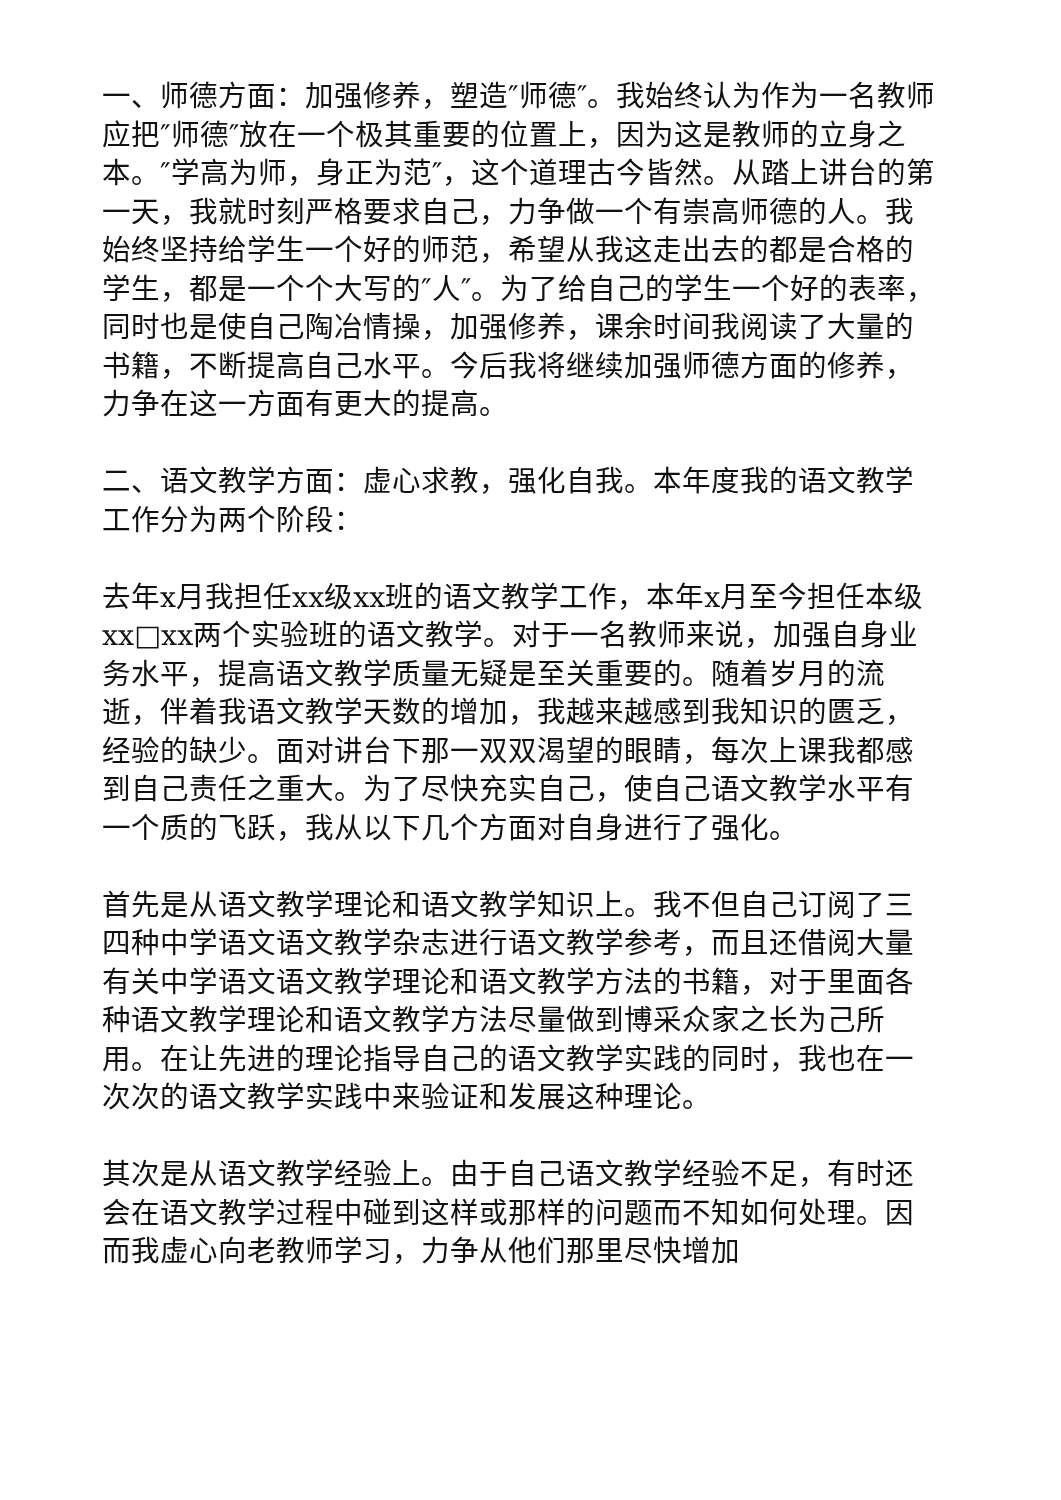一、师德方面：加强修养，塑造″师德″。我始终认为作为一名教师应把″师德″放在一个极其重要的位置上，因为这是教师的立身之本。″学高为师，身正为范″，这个道理古今皆然。从踏上讲台的第一天，我就时刻严格要求自己，力争做一个有崇高师德的人。我始终坚持给学生一个好的师范，希望从我这走出去的都是合格的学生，都是一个个大写的″人″。为了给自己的学生一个好的表率，同时也是使自己陶冶情操，加强修养，课余时间我阅读了大量的书籍，不断提高自己水平。今后我将继续加强师德方面的修养，力争在这一方面有更大的提高。
二、语文教学方面：虚心求教，强化自我。本年度我的语文教学工作分为两个阶段：
去年x月我担任xx级xx班的语文教学工作，本年x月至今担任本级xx□xx两个实验班的语文教学。对于一名教师来说，加强自身业务水平，提高语文教学质量无疑是至关重要的。随着岁月的流逝，伴着我语文教学天数的增加，我越来越感到我知识的匮乏，经验的缺少。面对讲台下那一双双渴望的眼睛，每次上课我都感到自己责任之重大。为了尽快充实自己，使自己语文教学水平有一个质的飞跃，我从以下几个方面对自身进行了强化。
首先是从语文教学理论和语文教学知识上。我不但自己订阅了三四种中学语文语文教学杂志进行语文教学参考，而且还借阅大量有关中学语文语文教学理论和语文教学方法的书籍，对于里面各种语文教学理论和语文教学方法尽量做到博采众家之长为己所用。在让先进的理论指导自己的语文教学实践的同时，我也在一次次的语文教学实践中来验证和发展这种理论。
其次是从语文教学经验上。由于自己语文教学经验不足，有时还会在语文教学过程中碰到这样或那样的问题而不知如何处理。因而我虚心向老教师学习，力争从他们那里尽快增加